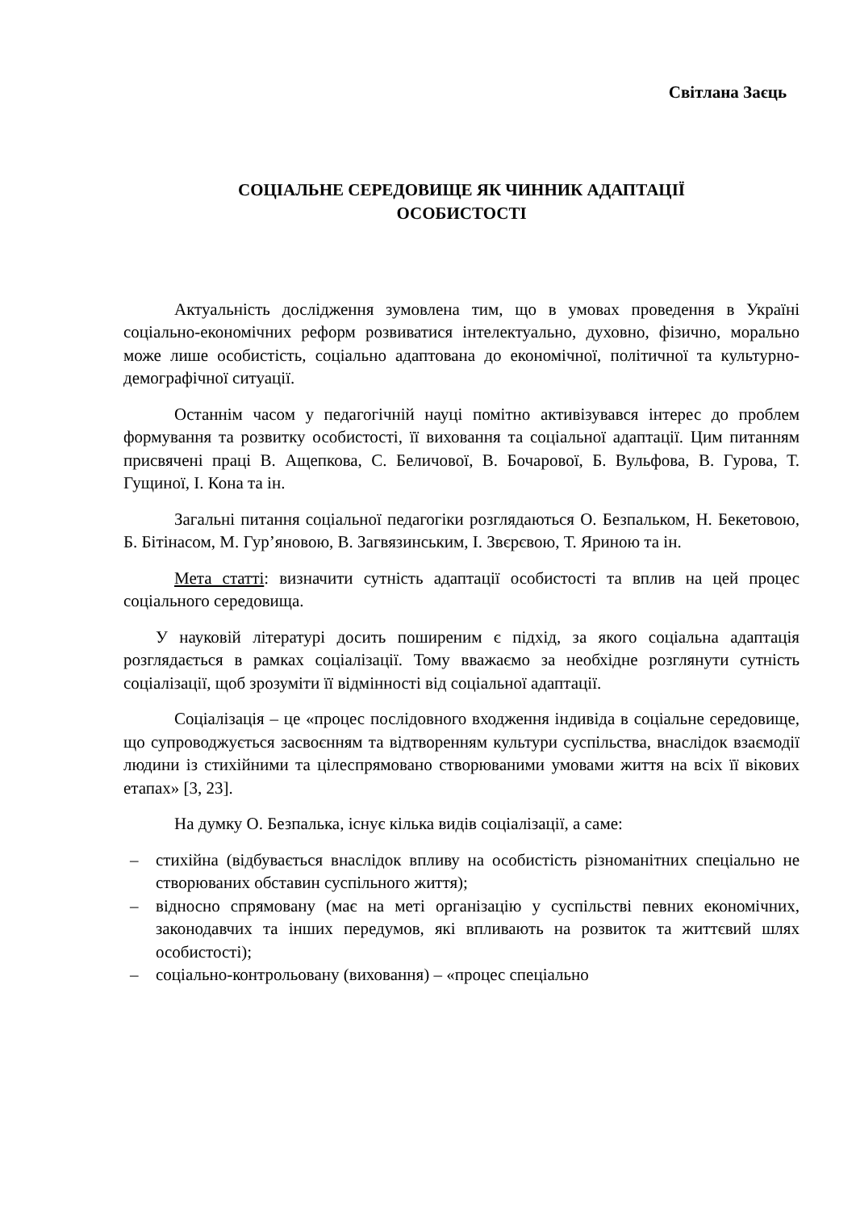Світлана Заєць
СОЦІАЛЬНЕ СЕРЕДОВИЩЕ ЯК ЧИННИК АДАПТАЦІЇ
ОСОБИСТОСТІ
Актуальність дослідження зумовлена тим, що в умовах проведення в Україні соціально-економічних реформ розвиватися інтелектуально, духовно, фізично, морально може лише особистість, соціально адаптована до економічної, політичної та культурно-демографічної ситуації.
Останнім часом у педагогічній науці помітно активізувався інтерес до проблем формування та розвитку особистості, її виховання та соціальної адаптації. Цим питанням присвячені праці В. Ащепкова, С. Беличової, В. Бочарової, Б. Вульфова, В. Гурова, Т. Гущиної, І. Кона та ін.
Загальні питання соціальної педагогіки розглядаються О. Безпальком, Н. Бекетовою, Б. Бітінасом, М. Гур’яновою, В. Загвязинським, І. Звєрєвою, Т. Яриною та ін.
Мета статті: визначити сутність адаптації особистості та вплив на цей процес соціального середовища.
У науковій літературі досить поширеним є підхід, за якого соціальна адаптація розглядається в рамках соціалізації. Тому вважаємо за необхідне розглянути сутність соціалізації, щоб зрозуміти її відмінності від соціальної адаптації.
Соціалізація – це «процес послідовного входження індивіда в соціальне середовище, що супроводжується засвоєнням та відтворенням культури суспільства, внаслідок взаємодії людини із стихійними та цілеспрямовано створюваними умовами життя на всіх її вікових етапах» [3, 23].
На думку О. Безпалька, існує кілька видів соціалізації, а саме:
– стихійна (відбувається внаслідок впливу на особистість різноманітних спеціально не створюваних обставин суспільного життя);
– відносно спрямовану (має на меті організацію у суспільстві певних економічних, законодавчих та інших передумов, які впливають на розвиток та життєвий шлях особистості);
– соціально-контрольовану (виховання) – «процес спеціально